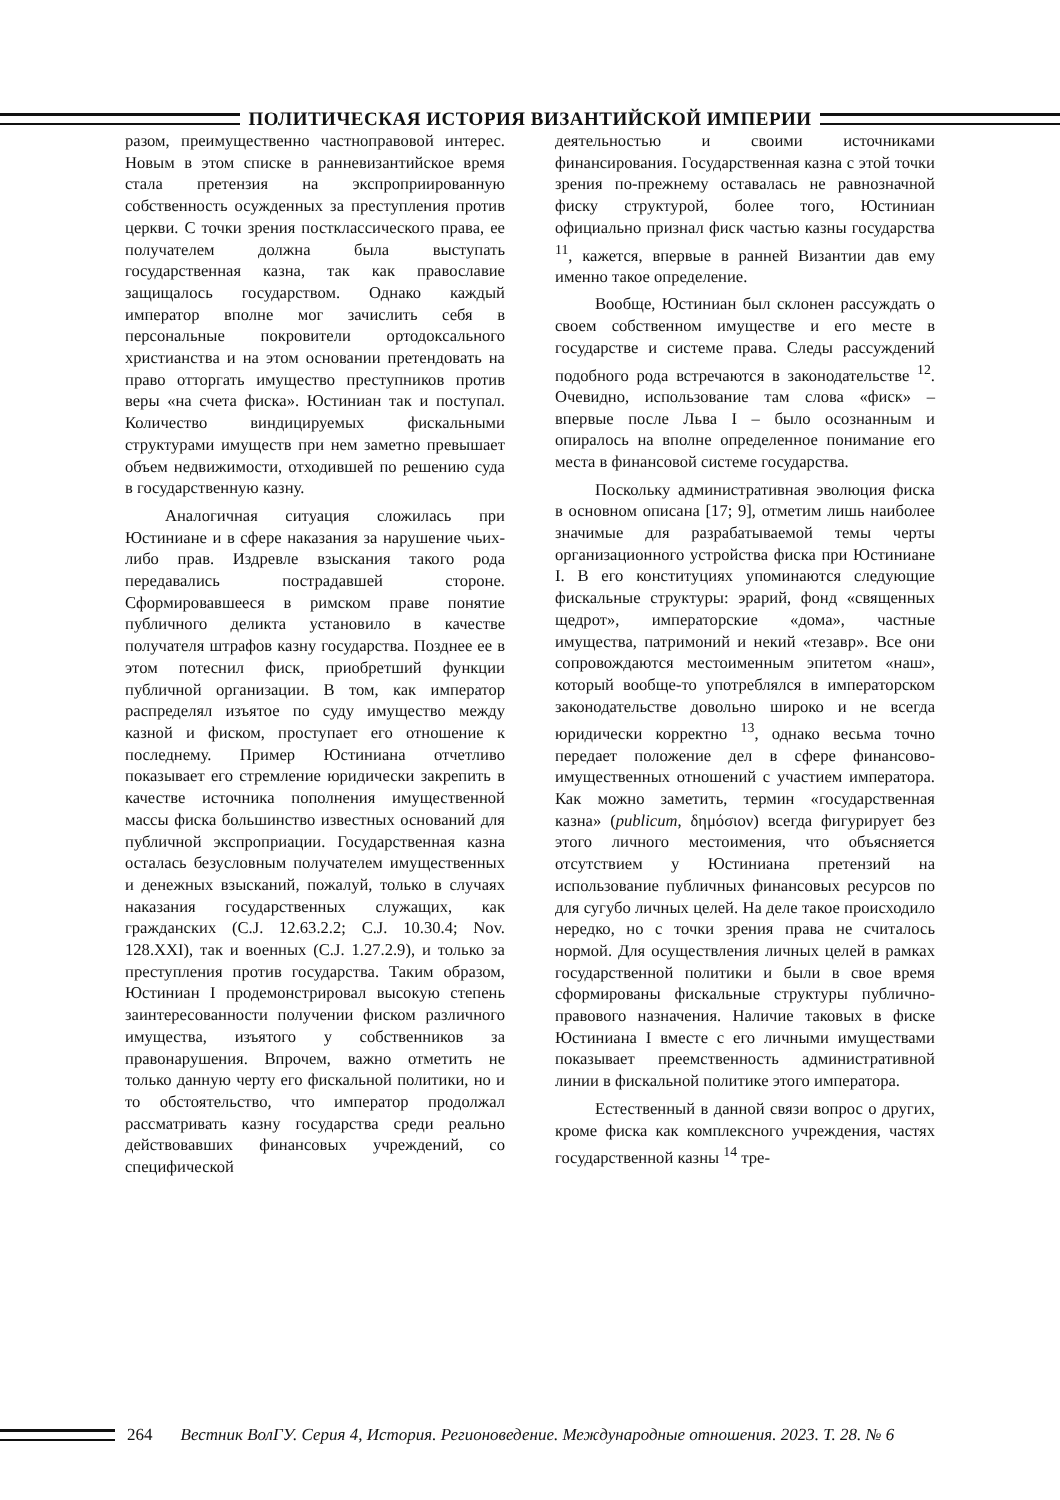ПОЛИТИЧЕСКАЯ ИСТОРИЯ ВИЗАНТИЙСКОЙ ИМПЕРИИ
разом, преимущественно частноправовой интерес. Новым в этом списке в ранневизантийское время стала претензия на экспроприированную собственность осужденных за преступления против церкви. С точки зрения постклассического права, ее получателем должна была выступать государственная казна, так как православие защищалось государством. Однако каждый император вполне мог зачислить себя в персональные покровители ортодоксального христианства и на этом основании претендовать на право отторгать имущество преступников против веры «на счета фиска». Юстиниан так и поступал. Количество виндицируемых фискальными структурами имуществ при нем заметно превышает объем недвижимости, отходившей по решению суда в государственную казну.
Аналогичная ситуация сложилась при Юстиниане и в сфере наказания за нарушение чьих-либо прав. Издревле взыскания такого рода передавались пострадавшей стороне. Сформировавшееся в римском праве понятие публичного деликта установило в качестве получателя штрафов казну государства. Позднее ее в этом потеснил фиск, приобретший функции публичной организации. В том, как император распределял изъятое по суду имущество между казной и фиском, проступает его отношение к последнему. Пример Юстиниана отчетливо показывает его стремление юридически закрепить в качестве источника пополнения имущественной массы фиска большинство известных оснований для публичной экспроприации. Государственная казна осталась безусловным получателем имущественных и денежных взысканий, пожалуй, только в случаях наказания государственных служащих, как гражданских (C.J. 12.63.2.2; C.J. 10.30.4; Nov. 128.XXI), так и военных (C.J. 1.27.2.9), и только за преступления против государства. Таким образом, Юстиниан I продемонстрировал высокую степень заинтересованности получении фиском различного имущества, изъятого у собственников за правонарушения. Впрочем, важно отметить не только данную черту его фискальной политики, но и то обстоятельство, что император продолжал рассматривать казну государства среди реально действовавших финансовых учреждений, со специфической
деятельностью и своими источниками финансирования. Государственная казна с этой точки зрения по-прежнему оставалась не равнозначной фиску структурой, более того, Юстиниан официально признал фиск частью казны государства <sup>11</sup>, кажется, впервые в ранней Византии дав ему именно такое определение.
Вообще, Юстиниан был склонен рассуждать о своем собственном имуществе и его месте в государстве и системе права. Следы рассуждений подобного рода встречаются в законодательстве <sup>12</sup>. Очевидно, использование там слова «фиск» – впервые после Льва I – было осознанным и опиралось на вполне определенное понимание его места в финансовой системе государства.
Поскольку административная эволюция фиска в основном описана [17; 9], отметим лишь наиболее значимые для разрабатываемой темы черты организационного устройства фиска при Юстиниане I. В его конституциях упоминаются следующие фискальные структуры: эрарий, фонд «священных щедрот», императорские «дома», частные имущества, патримоний и некий «тезавр». Все они сопровождаются местоименным эпитетом «наш», который вообще-то употреблялся в императорском законодательстве довольно широко и не всегда юридически корректно <sup>13</sup>, однако весьма точно передает положение дел в сфере финансово-имущественных отношений с участием императора. Как можно заметить, термин «государственная казна» (publicum, δημόσιον) всегда фигурирует без этого личного местоимения, что объясняется отсутствием у Юстиниана претензий на использование публичных финансовых ресурсов по для сугубо личных целей. На деле такое происходило нередко, но с точки зрения права не считалось нормой. Для осуществления личных целей в рамках государственной политики и были в свое время сформированы фискальные структуры публично-правового назначения. Наличие таковых в фиске Юстиниана I вместе с его личными имуществами показывает преемственность административной линии в фискальной политике этого императора.
Естественный в данной связи вопрос о других, кроме фиска как комплексного учреждения, частях государственной казны <sup>14</sup> тре-
264 Вестник ВолГУ. Серия 4, История. Регионоведение. Международные отношения. 2023. Т. 28. № 6